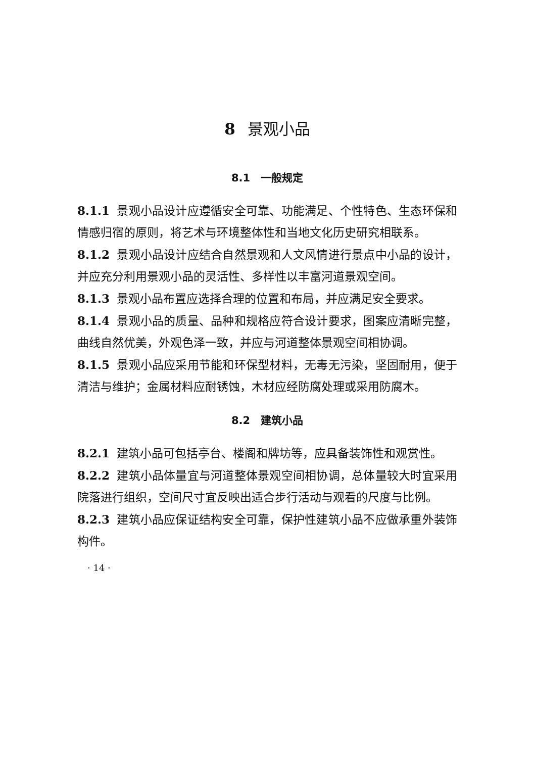8 景观小品
8.1　一般规定
8.1.1 景观小品设计应遵循安全可靠、功能满足、个性特色、生态环保和情感归宿的原则，将艺术与环境整体性和当地文化历史研究相联系。
8.1.2 景观小品设计应结合自然景观和人文风情进行景点中小品的设计，并应充分利用景观小品的灵活性、多样性以丰富河道景观空间。
8.1.3 景观小品布置应选择合理的位置和布局，并应满足安全要求。
8.1.4 景观小品的质量、品种和规格应符合设计要求，图案应清晰完整，曲线自然优美，外观色泽一致，并应与河道整体景观空间相协调。
8.1.5 景观小品应采用节能和环保型材料，无毒无污染，坚固耐用，便于清洁与维护；金属材料应耐锈蚀，木材应经防腐处理或采用防腐木。
8.2　建筑小品
8.2.1 建筑小品可包括亭台、楼阁和牌坊等，应具备装饰性和观赏性。
8.2.2 建筑小品体量宜与河道整体景观空间相协调，总体量较大时宜采用院落进行组织，空间尺寸宜反映出适合步行活动与观看的尺度与比例。
8.2.3 建筑小品应保证结构安全可靠，保护性建筑小品不应做承重外装饰构件。
· 14 ·